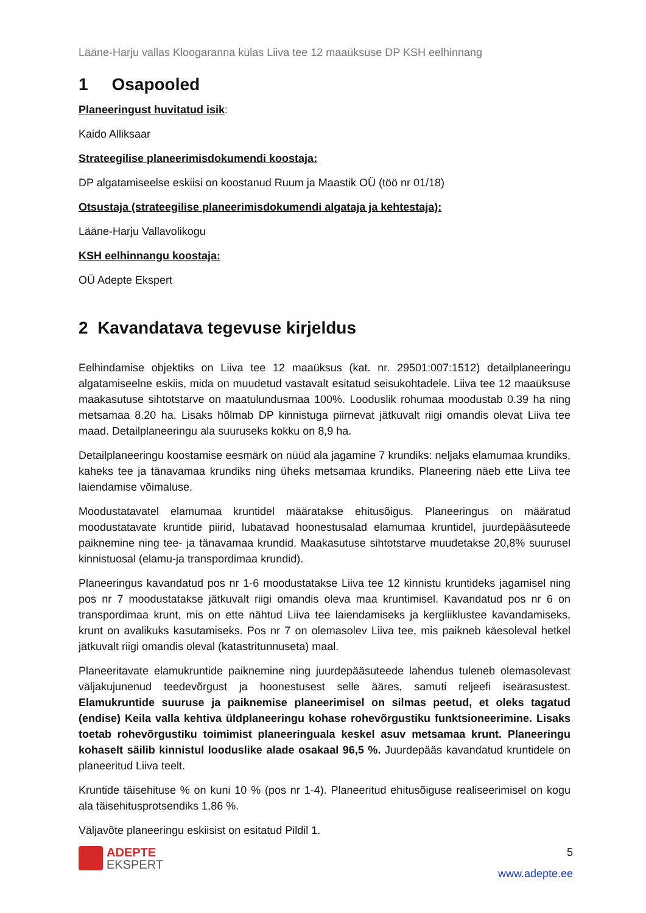Lääne-Harju vallas Kloogaranna külas Liiva tee 12 maaüksuse DP KSH eelhinnang
1 Osapooled
Planeeringust huvitatud isik:
Kaido Alliksaar
Strateegilise planeerimisdokumendi koostaja:
DP algatamiseelse eskiisi on koostanud Ruum ja Maastik OÜ (töö nr 01/18)
Otsustaja (strateegilise planeerimisdokumendi algataja ja kehtestaja):
Lääne-Harju Vallavolikogu
KSH eelhinnangu koostaja:
OÜ Adepte Ekspert
2 Kavandatava tegevuse kirjeldus
Eelhindamise objektiks on Liiva tee 12 maaüksus (kat. nr. 29501:007:1512) detailplaneeringu algatamiseelne eskiis, mida on muudetud vastavalt esitatud seisukohtadele. Liiva tee 12 maaüksuse maakasutuse sihtotstarve on maatulundusmaa 100%. Looduslik rohumaa moodustab 0.39 ha ning metsamaa 8.20 ha. Lisaks hõlmab DP kinnistuga piirnevat jätkuvalt riigi omandis olevat Liiva tee maad. Detailplaneeringu ala suuruseks kokku on 8,9 ha.
Detailplaneeringu koostamise eesmärk on nüüd ala jagamine 7 krundiks: neljaks elamumaa krundiks, kaheks tee ja tänavamaa krundiks ning üheks metsamaa krundiks. Planeering näeb ette Liiva tee laiendamise võimaluse.
Moodustatavatel elamumaa kruntidel määratakse ehitusõigus. Planeeringus on määratud moodustatavate kruntide piirid, lubatavad hoonestusalad elamumaa kruntidel, juurdepääsuteede paiknemine ning tee- ja tänavamaa krundid. Maakasutuse sihtotstarve muudetakse 20,8% suurusel kinnistuosal (elamu-ja transpordimaa krundid).
Planeeringus kavandatud pos nr 1-6 moodustatakse Liiva tee 12 kinnistu kruntideks jagamisel ning pos nr 7 moodustatakse jätkuvalt riigi omandis oleva maa kruntimisel. Kavandatud pos nr 6 on transpordimaa krunt, mis on ette nähtud Liiva tee laiendamiseks ja kergliiklustee kavandamiseks, krunt on avalikuks kasutamiseks. Pos nr 7 on olemasolev Liiva tee, mis paikneb käesoleval hetkel jätkuvalt riigi omandis oleval (katastritunnuseta) maal.
Planeeritavate elamukruntide paiknemine ning juurdepääsuteede lahendus tuleneb olemasolevast väljakujunenud teedevõrgust ja hoonestusest selle ääres, samuti reljeefi iseärasustest. Elamukruntide suuruse ja paiknemise planeerimisel on silmas peetud, et oleks tagatud (endise) Keila valla kehtiva üldplaneeringu kohase rohevõrgustiku funktsioneerimine. Lisaks toetab rohevõrgustiku toimimist planeeringuala keskel asuv metsamaa krunt. Planeeringu kohaselt säilib kinnistul looduslike alade osakaal 96,5 %. Juurdepääs kavandatud kruntidele on planeeritud Liiva teelt.
Kruntide täisehituse % on kuni 10 % (pos nr 1-4). Planeeritud ehitusõiguse realiseerimisel on kogu ala täisehitusprotsendiks 1,86 %.
Väljavõte planeeringu eskiisist on esitatud Pildil 1.
ADEPTE
EKSPERT
5
www.adepte.ee